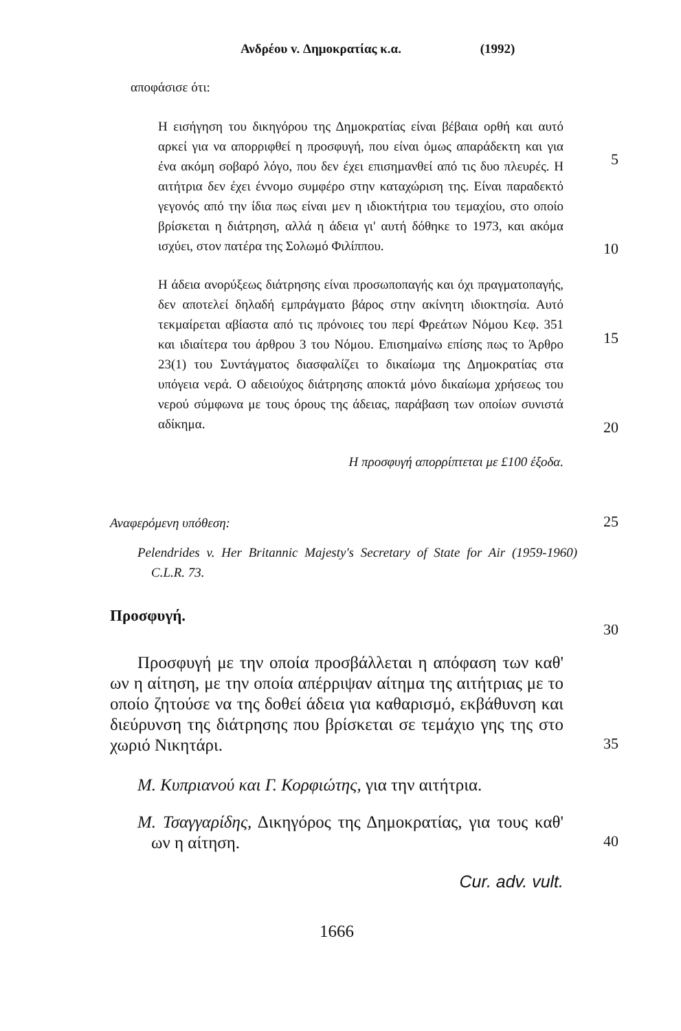Ανδρέου v. Δημοκρατίας κ.α. (1992)
αποφάσισε ότι:
Η εισήγηση του δικηγόρου της Δημοκρατίας είναι βέβαια ορθή και αυτό αρκεί για να απορριφθεί η προσφυγή, που είναι όμως απαράδεκτη και για ένα ακόμη σοβαρό λόγο, που δεν έχει επισημανθεί από τις δυο πλευρές. Η αιτήτρια δεν έχει έννομο συμφέρο στην καταχώριση της. Είναι παραδεκτό γεγονός από την ίδια πως είναι μεν η ιδιοκτήτρια του τεμαχίου, στο οποίο βρίσκεται η διάτρηση, αλλά η άδεια γι' αυτή δόθηκε το 1973, και ακόμα ισχύει, στον πατέρα της Σολωμό Φιλίππου.
5
10
Η άδεια ανορύξεως διάτρησης είναι προσωποπαγής και όχι πραγματοπαγής, δεν αποτελεί δηλαδή εμπράγματο βάρος στην ακίνητη ιδιοκτησία. Αυτό τεκμαίρεται αβίαστα από τις πρόνοιες του περί Φρεάτων Νόμου Κεφ. 351 και ιδιαίτερα του άρθρου 3 του Νόμου. Επισημαίνω επίσης πως το Άρθρο 23(1) του Συντάγματος διασφαλίζει το δικαίωμα της Δημοκρατίας στα υπόγεια νερά. Ο αδειούχος διάτρησης αποκτά μόνο δικαίωμα χρήσεως του νερού σύμφωνα με τους όρους της άδειας, παράβαση των οποίων συνιστά αδίκημα.
15
20
Η προσφυγή απορρίπτεται με £100 έξοδα.
Αναφερόμενη υπόθεση:
25
Pelendrides v. Her Britannic Majesty's Secretary of State for Air (1959-1960) C.L.R. 73.
Προσφυγή.
30
Προσφυγή με την οποία προσβάλλεται η απόφαση των καθ' ων η αίτηση, με την οποία απέρριψαν αίτημα της αιτήτριας με το οποίο ζητούσε να της δοθεί άδεια για καθαρισμό, εκβάθυνση και διεύρυνση της διάτρησης που βρίσκεται σε τεμάχιο γης της στο χωριό Νικητάρι.
35
Μ. Κυπριανού και Γ. Κορφιώτης, για την αιτήτρια.
Μ. Τσαγγαρίδης, Δικηγόρος της Δημοκρατίας, για τους καθ' ων η αίτηση.
40
Cur. adv. vult.
1666